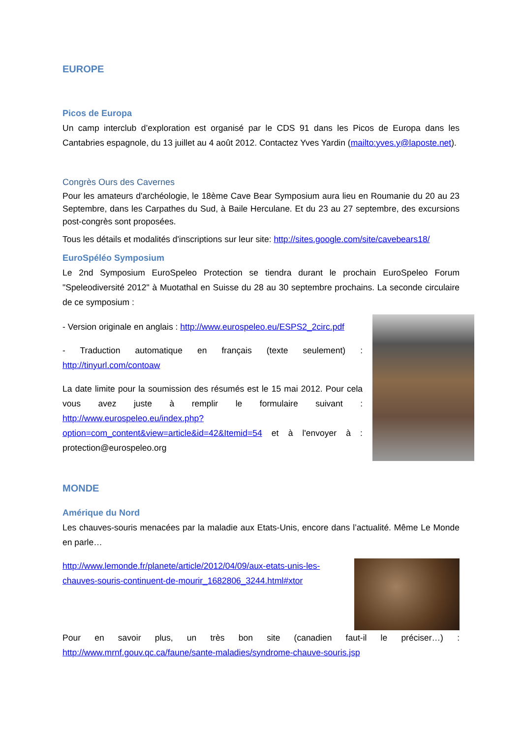EUROPE
Picos de Europa
Un camp interclub d’exploration est organisé par le CDS 91 dans les Picos de Europa dans les Cantabries espagnole, du 13 juillet au 4 août 2012. Contactez Yves Yardin (mailto:yves.y@laposte.net).
Congrès Ours des Cavernes
Pour les amateurs d'archéologie, le 18ème Cave Bear Symposium aura lieu en Roumanie du 20 au 23 Septembre, dans les Carpathes du Sud, à Baile Herculane. Et du 23 au 27 septembre, des excursions post-congrès sont proposées.
Tous les détails et modalités d'inscriptions sur leur site: http://sites.google.com/site/cavebears18/
EuroSpéléo Symposium
Le 2nd Symposium EuroSpeleo Protection se tiendra durant le prochain EuroSpeleo Forum "Speleodiversité 2012" à Muotathal en Suisse du 28 au 30 septembre prochains. La seconde circulaire de ce symposium :
- Version originale en anglais : http://www.eurospeleo.eu/ESPS2_2circ.pdf
- Traduction automatique en français (texte seulement) : http://tinyurl.com/contoaw
La date limite pour la soumission des résumés est le 15 mai 2012. Pour cela vous avez juste à remplir le formulaire suivant : http://www.eurospeleo.eu/index.php?option=com_content&view=article&id=42&Itemid=54 et à l'envoyer à : protection@eurospeleo.org
MONDE
Amérique du Nord
Les chauves-souris menacées par la maladie aux Etats-Unis, encore dans l’actualité. Même Le Monde en parle…
http://www.lemonde.fr/planete/article/2012/04/09/aux-etats-unis-les-chauves-souris-continuent-de-mourir_1682806_3244.html#xtor
Pour en savoir plus, un très bon site (canadien faut-il le préciser…) : http://www.mrnf.gouv.qc.ca/faune/sante-maladies/syndrome-chauve-souris.jsp